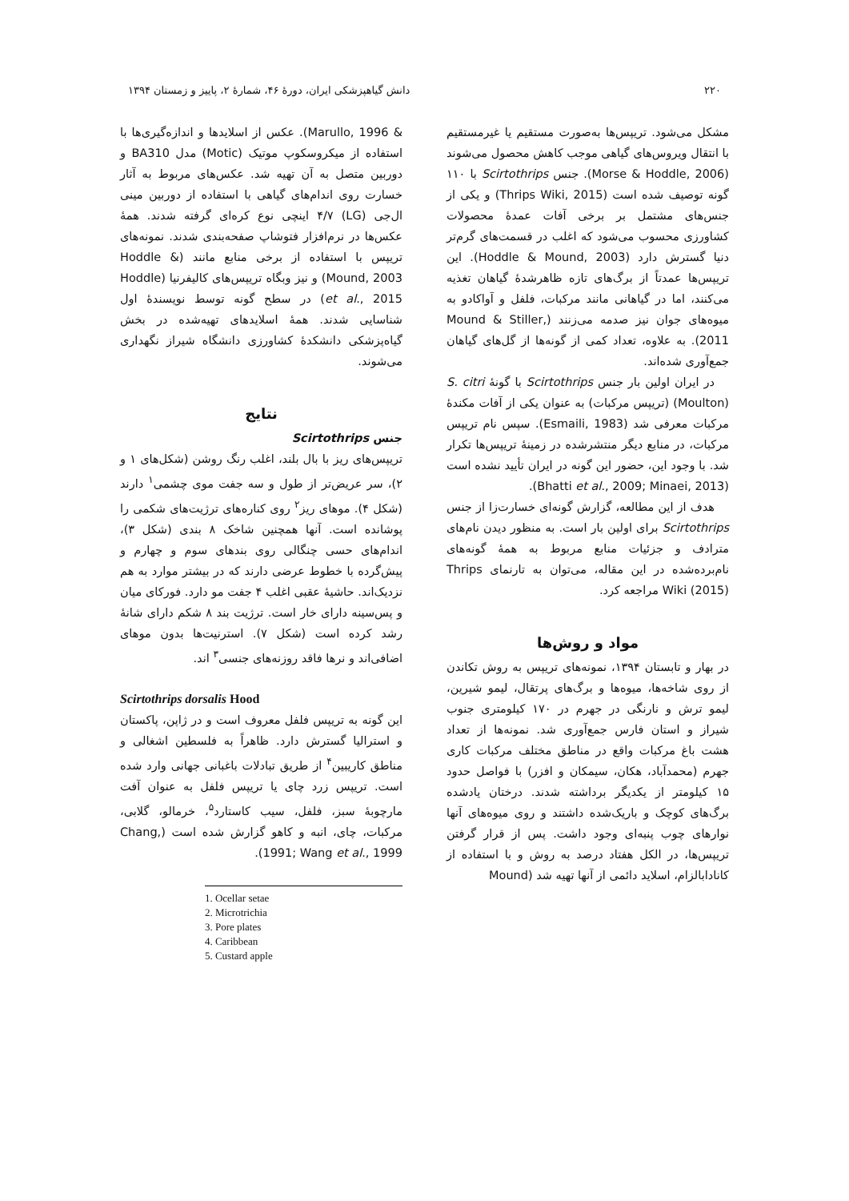۲۲۰ دانش گیاهپزشکی ایران، دورهٔ ۴۶، شمارهٔ ۲، پاییز و زمستان ۱۳۹۴
مشکل می‌شود. تریپس‌ها به‌صورت مستقیم یا غیرمستقیم با انتقال ویروس‌های گیاهی موجب کاهش محصول می‌شوند (Morse & Hoddle, 2006). جنس Scirtothrips با ۱۱۰ گونه توصیف شده است (Thrips Wiki, 2015) و یکی از جنس‌های مشتمل بر برخی آفات عمدهٔ محصولات کشاورزی محسوب می‌شود که اغلب در قسمت‌های گرم‌تر دنیا گسترش دارد (Hoddle & Mound, 2003). این تریپس‌ها عمدتاً از برگ‌های تازه ظاهرشدهٔ گیاهان تغذیه می‌کنند، اما در گیاهانی مانند مرکبات، فلفل و آواکادو به میوه‌های جوان نیز صدمه می‌زنند (Mound & Stiller, 2011). به علاوه، تعداد کمی از گونه‌ها از گل‌های گیاهان جمع‌آوری شده‌اند.
در ایران اولین بار جنس Scirtothrips با گونهٔ S. citri (Moulton) (تریپس مرکبات) به عنوان یکی از آفات مکندهٔ مرکبات معرفی شد (Esmaili, 1983). سپس نام تریپس مرکبات، در منابع دیگر منتشرشده در زمینهٔ تریپس‌ها تکرار شد. با وجود این، حضور این گونه در ایران تأیید نشده است (Bhatti et al., 2009; Minaei, 2013).
هدف از این مطالعه، گزارش گونه‌ای خسارت‌زا از جنس Scirtothrips برای اولین بار است. به منظور دیدن نام‌های مترادف و جزئیات منابع مربوط به همهٔ گونه‌های نام‌برده‌شده در این مقاله، می‌توان به تارنمای Thrips Wiki (2015) مراجعه کرد.
مواد و روش‌ها
در بهار و تابستان ۱۳۹۴، نمونه‌های تریپس به روش تکاندن از روی شاخه‌ها، میوه‌ها و برگ‌های پرتقال، لیمو شیرین، لیمو ترش و نارنگی در جهرم در ۱۷۰ کیلومتری جنوب شیراز و استان فارس جمع‌آوری شد. نمونه‌ها از تعداد هشت باغ مرکبات واقع در مناطق مختلف مرکبات کاری جهرم (محمدآباد، هکان، سیمکان و افزر) با فواصل حدود ۱۵ کیلومتر از یکدیگر برداشته شدند. درختان یادشده برگ‌های کوچک و باریک‌شده داشتند و روی میوه‌های آنها نوارهای چوب پنبه‌ای وجود داشت. پس از قرار گرفتن تریپس‌ها، در الکل هفتاد درصد به روش و با استفاده از کانادابالزام، اسلاید دائمی از آنها تهیه شد (Mound
& Marullo, 1996). عکس از اسلایدها و اندازه‌گیری‌ها با استفاده از میکروسکوپ موتیک (Motic) مدل BA310 و دوربین متصل به آن تهیه شد. عکس‌های مربوط به آثار خسارت روی اندام‌های گیاهی با استفاده از دوربین مینی ال‌جی (LG) ۴/۷ اینچی نوع کره‌ای گرفته شدند. همهٔ عکس‌ها در نرم‌افزار فتوشاپ صفحه‌بندی شدند. نمونه‌های تریپس با استفاده از برخی منابع مانند (Hoddle & Mound, 2003) و نیز وبگاه تریپس‌های کالیفرنیا (Hoddle et al., 2015) در سطح گونه توسط نویسندهٔ اول شناسایی شدند. همهٔ اسلایدهای تهیه‌شده در بخش گیاه‌پزشکی دانشکدهٔ کشاورزی دانشگاه شیراز نگهداری می‌شوند.
نتایج
جنس Scirtothrips
تریپس‌های ریز با بال بلند، اغلب رنگ روشن (شکل‌های ۱ و ۲)، سر عریض‌تر از طول و سه جفت موی چشمی<sup>۱</sup> دارند (شکل ۴). موهای ریز<sup>۲</sup> روی کناره‌های ترژیت‌های شکمی را پوشانده است. آنها همچنین شاخک ۸ بندی (شکل ۳)، اندام‌های حسی چنگالی روی بندهای سوم و چهارم و پیش‌گرده با خطوط عرضی دارند که در بیشتر موارد به هم نزدیک‌اند. حاشیهٔ عقبی اغلب ۴ جفت مو دارد. فورکای میان و پس‌سینه دارای خار است. ترژیت بند ۸ شکم دارای شانهٔ رشد کرده است (شکل ۷). استرنیت‌ها بدون موهای اضافی‌اند و نرها فاقد روزنه‌های جنسی<sup>۳</sup> اند.
Scirtothrips dorsalis Hood
این گونه به تریپس فلفل معروف است و در ژاپن، پاکستان و استرالیا گسترش دارد. ظاهراً به فلسطین اشغالی و مناطق کاریبین<sup>۴</sup> از طریق تبادلات باغبانی جهانی وارد شده است. تریپس زرد چای یا تریپس فلفل به عنوان آفت مارچوبهٔ سبز، فلفل، سیب کاستارد<sup>۵</sup>، خرمالو، گلابی، مرکبات، چای، انبه و کاهو گزارش شده است (Chang, 1991; Wang et al., 1999).
1. Ocellar setae
2. Microtrichia
3. Pore plates
4. Caribbean
5. Custard apple